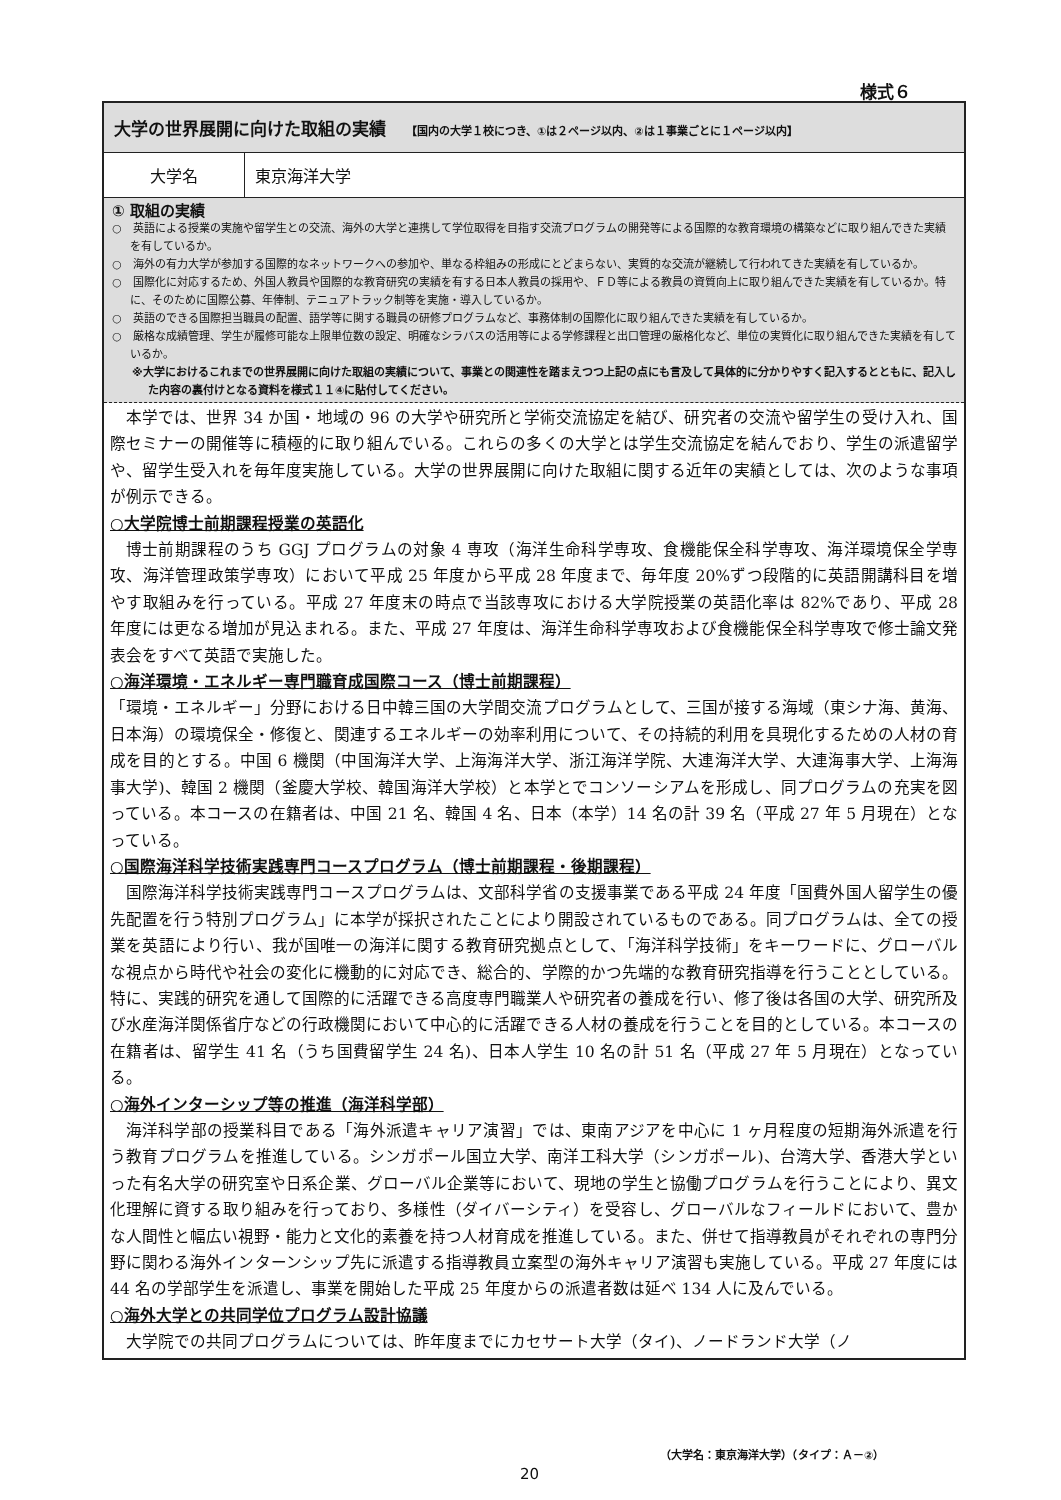様式６
大学の世界展開に向けた取組の実績 【国内の大学１校につき、①は２ページ以内、②は１事業ごとに１ページ以内】
| 大学名 | 東京海洋大学 |
① 取組の実績
○　英語による授業の実施や留学生との交流、海外の大学と連携して学位取得を目指す交流プログラムの開発等による国際的な教育環境の構築などに取り組んできた実績を有しているか。
○　海外の有力大学が参加する国際的なネットワークへの参加や、単なる枠組みの形成にとどまらない、実質的な交流が継続して行われてきた実績を有しているか。
○　国際化に対応するため、外国人教員や国際的な教育研究の実績を有する日本人教員の採用や、ＦＤ等による教員の資質向上に取り組んできた実績を有しているか。特に、そのために国際公募、年俸制、テニュアトラック制等を実施・導入しているか。
○　英語のできる国際担当職員の配置、語学等に関する職員の研修プログラムなど、事務体制の国際化に取り組んできた実績を有しているか。
○　厳格な成績管理、学生が履修可能な上限単位数の設定、明確なシラバスの活用等による学修課程と出口管理の厳格化など、単位の実質化に取り組んできた実績を有しているか。
※大学におけるこれまでの世界展開に向けた取組の実績について、事業との関連性を踏まえつつ上記の点にも言及して具体的に分かりやすく記入するとともに、記入した内容の裏付けとなる資料を様式１１④に貼付してください。
本学では、世界 34 か国・地域の 96 の大学や研究所と学術交流協定を結び、研究者の交流や留学生の受け入れ、国際セミナーの開催等に積極的に取り組んでいる。これらの多くの大学とは学生交流協定を結んでおり、学生の派遣留学や、留学生受入れを毎年度実施している。大学の世界展開に向けた取組に関する近年の実績としては、次のような事項が例示できる。
○大学院博士前期課程授業の英語化
博士前期課程のうち GGJ プログラムの対象 4 専攻（海洋生命科学専攻、食機能保全科学専攻、海洋環境保全学専攻、海洋管理政策学専攻）において平成 25 年度から平成 28 年度まで、毎年度 20%ずつ段階的に英語開講科目を増やす取組みを行っている。平成 27 年度末の時点で当該専攻における大学院授業の英語化率は 82%であり、平成 28 年度には更なる増加が見込まれる。また、平成 27 年度は、海洋生命科学専攻および食機能保全科学専攻で修士論文発表会をすべて英語で実施した。
○海洋環境・エネルギー専門職育成国際コース（博士前期課程）
「環境・エネルギー」分野における日中韓三国の大学間交流プログラムとして、三国が接する海域（東シナ海、黄海、日本海）の環境保全・修復と、関連するエネルギーの効率利用について、その持続的利用を具現化するための人材の育成を目的とする。中国 6 機関（中国海洋大学、上海海洋大学、浙江海洋学院、大連海洋大学、大連海事大学、上海海事大学)、韓国 2 機関（釜慶大学校、韓国海洋大学校）と本学とでコンソーシアムを形成し、同プログラムの充実を図っている。本コースの在籍者は、中国 21 名、韓国 4 名、日本（本学）14 名の計 39 名（平成 27 年 5 月現在）となっている。
○国際海洋科学技術実践専門コースプログラム（博士前期課程・後期課程）
国際海洋科学技術実践専門コースプログラムは、文部科学省の支援事業である平成 24 年度「国費外国人留学生の優先配置を行う特別プログラム」に本学が採択されたことにより開設されているものである。同プログラムは、全ての授業を英語により行い、我が国唯一の海洋に関する教育研究拠点として、「海洋科学技術」をキーワードに、グローバルな視点から時代や社会の変化に機動的に対応でき、総合的、学際的かつ先端的な教育研究指導を行うこととしている。特に、実践的研究を通して国際的に活躍できる高度専門職業人や研究者の養成を行い、修了後は各国の大学、研究所及び水産海洋関係省庁などの行政機関において中心的に活躍できる人材の養成を行うことを目的としている。本コースの在籍者は、留学生 41 名（うち国費留学生 24 名)、日本人学生 10 名の計 51 名（平成 27 年 5 月現在）となっている。
○海外インターシップ等の推進（海洋科学部）
海洋科学部の授業科目である「海外派遣キャリア演習」では、東南アジアを中心に 1 ヶ月程度の短期海外派遣を行う教育プログラムを推進している。シンガポール国立大学、南洋工科大学（シンガポール)、台湾大学、香港大学といった有名大学の研究室や日系企業、グローバル企業等において、現地の学生と協働プログラムを行うことにより、異文化理解に資する取り組みを行っており、多様性（ダイバーシティ）を受容し、グローバルなフィールドにおいて、豊かな人間性と幅広い視野・能力と文化的素養を持つ人材育成を推進している。また、併せて指導教員がそれぞれの専門分野に関わる海外インターンシップ先に派遣する指導教員立案型の海外キャリア演習も実施している。平成 27 年度には 44 名の学部学生を派遣し、事業を開始した平成 25 年度からの派遣者数は延べ 134 人に及んでいる。
○海外大学との共同学位プログラム設計協議
大学院での共同プログラムについては、昨年度までにカセサート大学（タイ)、ノードランド大学（ノ
（大学名：東京海洋大学）（タイプ：Ａ－②）
20